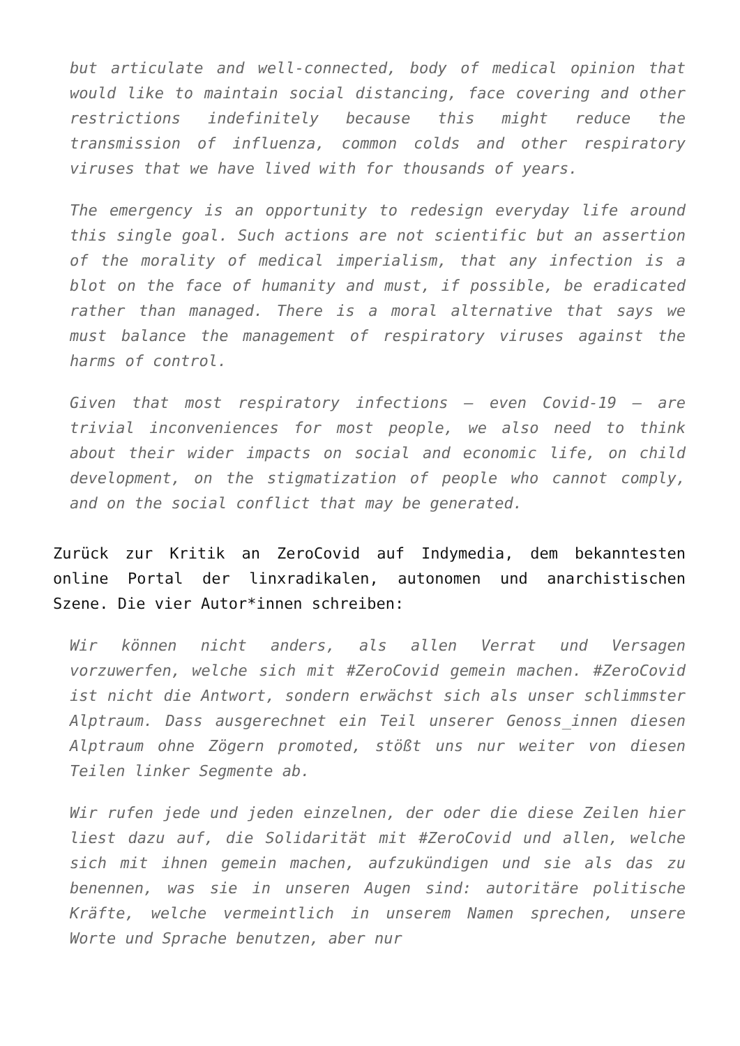but articulate and well-connected, body of medical opinion that would like to maintain social distancing, face covering and other restrictions indefinitely because this might reduce the transmission of influenza, common colds and other respiratory viruses that we have lived with for thousands of years.
The emergency is an opportunity to redesign everyday life around this single goal. Such actions are not scientific but an assertion of the morality of medical imperialism, that any infection is a blot on the face of humanity and must, if possible, be eradicated rather than managed. There is a moral alternative that says we must balance the management of respiratory viruses against the harms of control.
Given that most respiratory infections – even Covid-19 – are trivial inconveniences for most people, we also need to think about their wider impacts on social and economic life, on child development, on the stigmatization of people who cannot comply, and on the social conflict that may be generated.
Zurück zur Kritik an ZeroCovid auf Indymedia, dem bekanntesten online Portal der linxradikalen, autonomen und anarchistischen Szene. Die vier Autor*innen schreiben:
Wir können nicht anders, als allen Verrat und Versagen vorzuwerfen, welche sich mit #ZeroCovid gemein machen. #ZeroCovid ist nicht die Antwort, sondern erwächst sich als unser schlimmster Alptraum. Dass ausgerechnet ein Teil unserer Genoss_innen diesen Alptraum ohne Zögern promoted, stößt uns nur weiter von diesen Teilen linker Segmente ab.
Wir rufen jede und jeden einzelnen, der oder die diese Zeilen hier liest dazu auf, die Solidarität mit #ZeroCovid und allen, welche sich mit ihnen gemein machen, aufzukündigen und sie als das zu benennen, was sie in unseren Augen sind: autoritäre politische Kräfte, welche vermeintlich in unserem Namen sprechen, unsere Worte und Sprache benutzen, aber nur